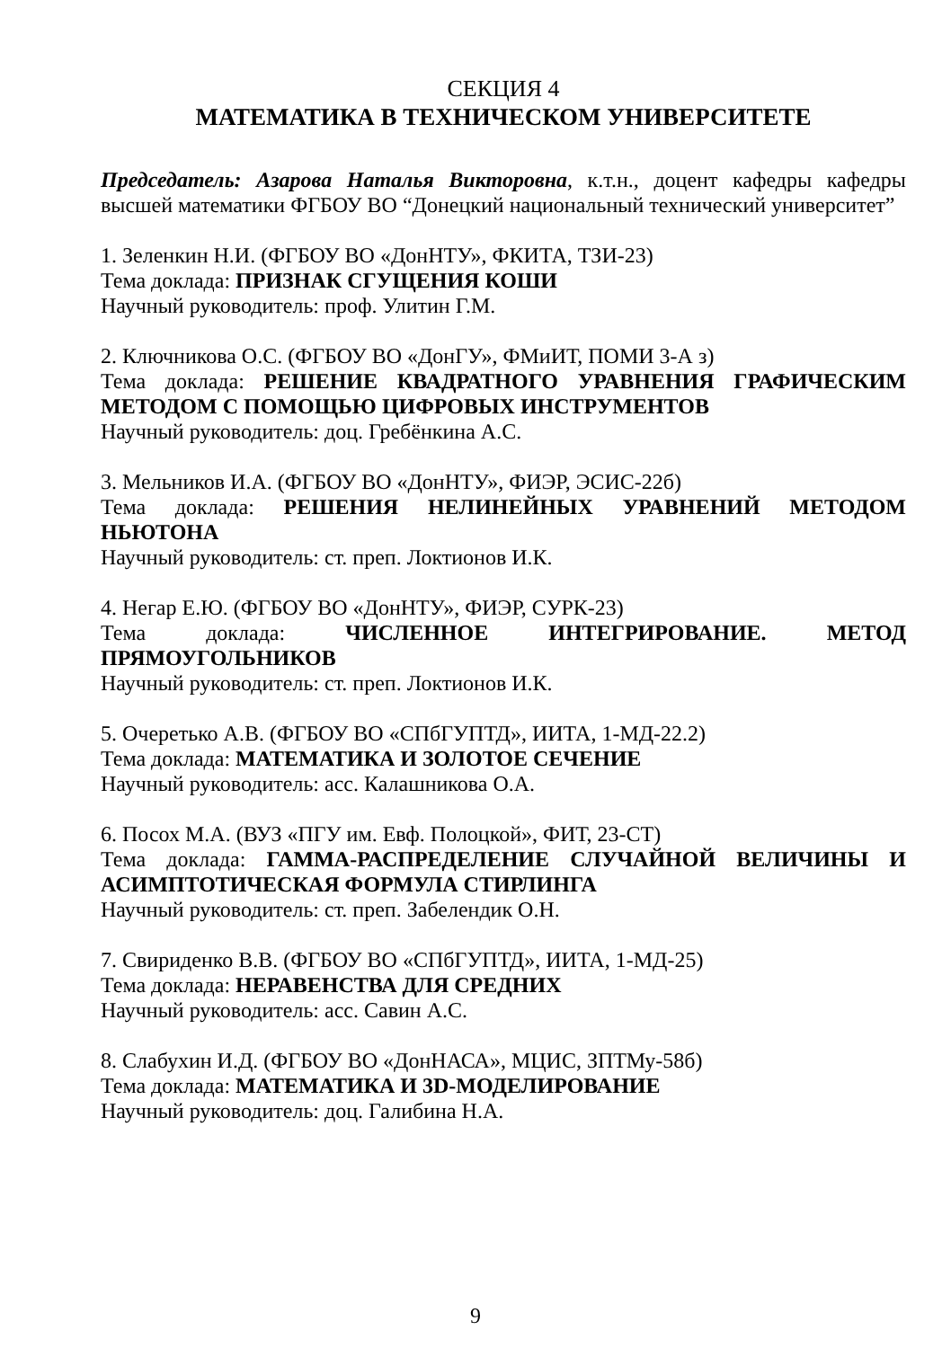СЕКЦИЯ 4
МАТЕМАТИКА В ТЕХНИЧЕСКОМ УНИВЕРСИТЕТЕ
Председатель: Азарова Наталья Викторовна, к.т.н., доцент кафедры кафедры высшей математики ФГБОУ ВО “Донецкий национальный технический университет”
1. Зеленкин Н.И. (ФГБОУ ВО «ДонНТУ», ФКИТА, ТЗИ-23)
Тема доклада: ПРИЗНАК СГУЩЕНИЯ КОШИ
Научный руководитель: проф. Улитин Г.М.
2. Ключникова О.С. (ФГБОУ ВО «ДонГУ», ФМиИТ, ПОМИ 3-А з)
Тема доклада: РЕШЕНИЕ КВАДРАТНОГО УРАВНЕНИЯ ГРАФИЧЕСКИМ МЕТОДОМ С ПОМОЩЬЮ ЦИФРОВЫХ ИНСТРУМЕНТОВ
Научный руководитель: доц. Гребёнкина А.С.
3. Мельников И.А. (ФГБОУ ВО «ДонНТУ», ФИЭР, ЭСИС-22б)
Тема доклада: РЕШЕНИЯ НЕЛИНЕЙНЫХ УРАВНЕНИЙ МЕТОДОМ НЬЮТОНА
Научный руководитель: ст. преп. Локтионов И.К.
4. Негар Е.Ю. (ФГБОУ ВО «ДонНТУ», ФИЭР, СУРК-23)
Тема доклада: ЧИСЛЕННОЕ ИНТЕГРИРОВАНИЕ. МЕТОД ПРЯМОУГОЛЬНИКОВ
Научный руководитель: ст. преп. Локтионов И.К.
5. Очеретько А.В. (ФГБОУ ВО «СПбГУПТД», ИИТА, 1-МД-22.2)
Тема доклада: МАТЕМАТИКА И ЗОЛОТОЕ СЕЧЕНИЕ
Научный руководитель: асс. Калашникова О.А.
6. Посох М.А. (ВУЗ «ПГУ им. Евф. Полоцкой», ФИТ, 23-СТ)
Тема доклада: ГАММА-РАСПРЕДЕЛЕНИЕ СЛУЧАЙНОЙ ВЕЛИЧИНЫ И АСИМПТОТИЧЕСКАЯ ФОРМУЛА СТИРЛИНГА
Научный руководитель: ст. преп. Забелендик О.Н.
7. Свириденко В.В. (ФГБОУ ВО «СПбГУПТД», ИИТА, 1-МД-25)
Тема доклада: НЕРАВЕНСТВА ДЛЯ СРЕДНИХ
Научный руководитель: асс. Савин А.С.
8. Слабухин И.Д. (ФГБОУ ВО «ДонНАСА», МЦИС, ЗПТМу-58б)
Тема доклада: МАТЕМАТИКА И 3D-МОДЕЛИРОВАНИЕ
Научный руководитель: доц. Галибина Н.А.
9